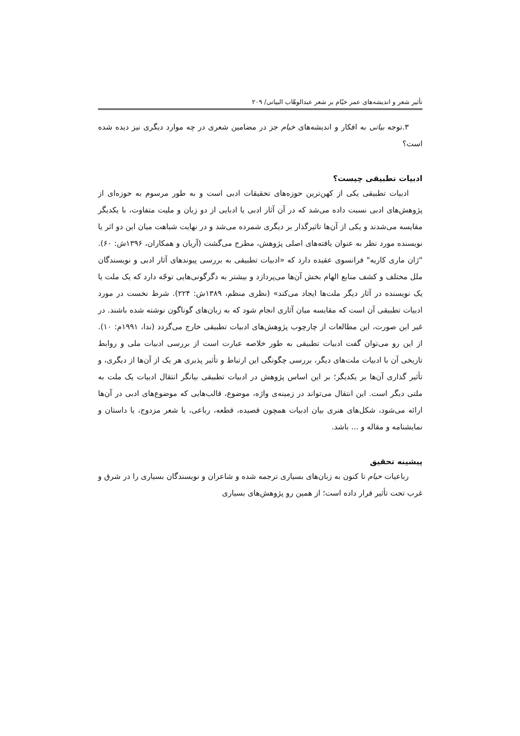تأثیر شعر و اندیشه‌های عمر خیّام بر شعر عبدالوهّاب البیاتی/ ۲۰۹
۳.توجه بیاتی به افکار و اندیشه‌های خیام جز در مضامین شعری در چه موارد دیگری نیز دیده شده است؟
ادبیات تطبیقی چیست؟
ادبیات تطبیقی یکی از کهن‌ترین حوزه‌های تحقیقات ادبی است و به طور مرسوم به حوزه‌ای از پژوهش‌های ادبی نسبت داده می‌شد که در آن آثار ادبی یا ادبایی از دو زبان و ملیت متفاوت، با یکدیگر مقایسه می‌شدند و یکی از آن‌ها تاثیرگذار بر دیگری شمرده می‌شد و در نهایت شباهت میان این دو اثر یا نویسنده مورد نظر به عنوان یافته‌های اصلی پژوهش، مطرح می‌گشت (آریان و همکاران، ۱۳۹۶ش: ۶۰). "ژان ماری کاریه" فرانسوی عقیده دارد که «ادبیات تطبیقی به بررسی پیوندهای آثار ادبی و نویسندگان ملل مختلف و کشف منابع الهام بخش آن‌ها می‌پردازد و بیشتر به دگرگونی‌هایی توجّه دارد که یک ملت یا یک نویسنده در آثار دیگر ملت‌ها ایجاد می‌کند» (نظری منظم، ۱۳۸۹ش: ۲۲۴). شرط نخست در مورد ادبیات تطبیقی آن است که مقایسه میان آثاری انجام شود که به زبان‌های گوناگون نوشته شده باشند. در غیر این صورت، این مطالعات از چارچوب پژوهش‌های ادبیات تطبیقی خارج می‌گردد (ندا، ۱۹۹۱م: ۱۰). از این رو می‌توان گفت ادبیات تطبیقی به طور خلاصه عبارت است از بررسی ادبیات ملی و روابط تاریخی آن با ادبیات ملت‌های دیگر، بررسی چگونگی این ارتباط و تأثیر پذیری هر یک از آن‌ها از دیگری، و تأثیر گذاری آن‌ها بر یکدیگر؛ بر این اساس پژوهش در ادبیات تطبیقی بیانگر انتقال ادبیات یک ملت به ملتی دیگر است. این انتقال می‌تواند در زمینه‌ی واژه، موضوع، قالب‌هایی که موضوع‌های ادبی در آن‌ها ارائه می‌شود، شکل‌های هنری بیان ادبیات همچون قصیده، قطعه، رباعی، یا شعر مزدوج، یا داستان و نمایشنامه و مقاله و ... باشد.
پیشینه تحقیق
رباعیات خیام تا کنون به زبان‌های بسیاری ترجمه شده و شاعران و نویسندگان بسیاری را در شرق و غرب تحت تأثیر قرار داده است؛ از همین رو پژوهش‌های بسیاری